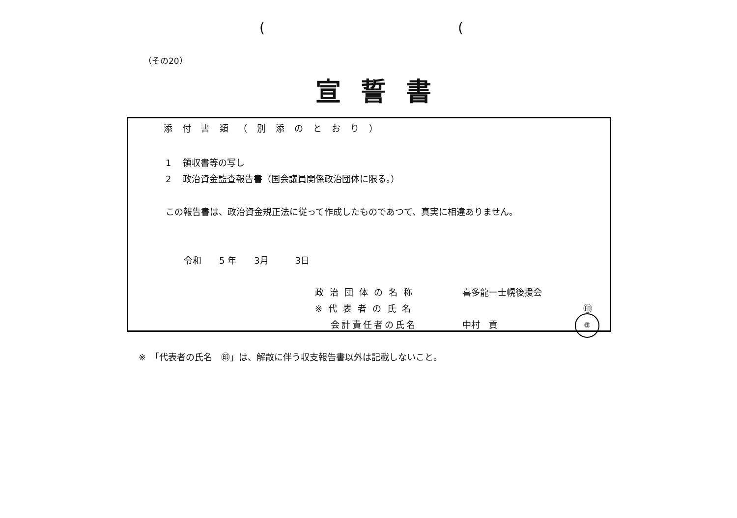((
（その20）
宣誓書
添付書類（別添のとおり）
1　 領収書等の写し
2　 政治資金監査報告書（国会議員関係政治団体に限る。）
この報告書は、政治資金規正法に従って作成したものであつて、真実に相違ありません。
令和　　5 年　　3月　　　3日
政治団体の名称 喜多龍一士幌後援会
※代表者の氏名 ㊞
会計責任者の氏名 中村　貢
㊞
※　「代表者の氏名　㊞」は、解散に伴う収支報告書以外は記載しないこと。